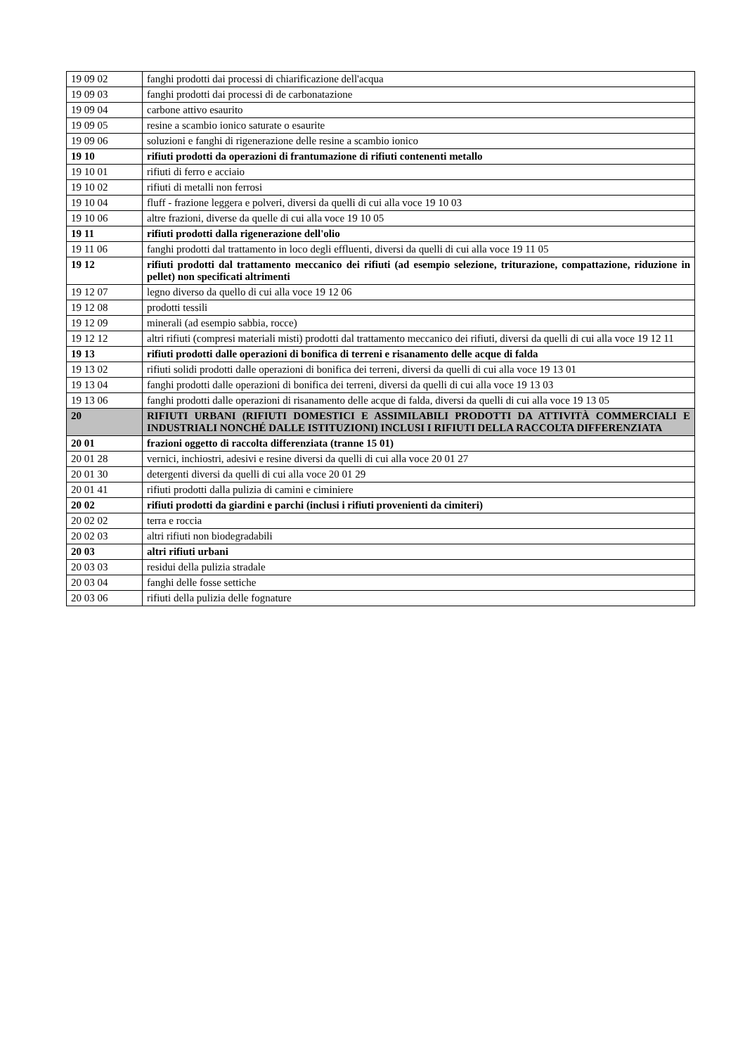| 19 09 02 | fanghi prodotti dai processi di chiarificazione dell'acqua |
| 19 09 03 | fanghi prodotti dai processi di de carbonatazione |
| 19 09 04 | carbone attivo esaurito |
| 19 09 05 | resine a scambio ionico saturate o esaurite |
| 19 09 06 | soluzioni e fanghi di rigenerazione delle resine a scambio ionico |
| 19 10 | rifiuti prodotti da operazioni di frantumazione di rifiuti contenenti metallo |
| 19 10 01 | rifiuti di ferro e acciaio |
| 19 10 02 | rifiuti di metalli non ferrosi |
| 19 10 04 | fluff - frazione leggera e polveri, diversi da quelli di cui alla voce 19 10 03 |
| 19 10 06 | altre frazioni, diverse da quelle di cui alla voce 19 10 05 |
| 19 11 | rifiuti prodotti dalla rigenerazione dell'olio |
| 19 11 06 | fanghi prodotti dal trattamento in loco degli effluenti, diversi da quelli di cui alla voce 19 11 05 |
| 19 12 | rifiuti prodotti dal trattamento meccanico dei rifiuti (ad esempio selezione, triturazione, compattazione, riduzione in pellet) non specificati altrimenti |
| 19 12 07 | legno diverso da quello di cui alla voce 19 12 06 |
| 19 12 08 | prodotti tessili |
| 19 12 09 | minerali (ad esempio sabbia, rocce) |
| 19 12 12 | altri rifiuti (compresi materiali misti) prodotti dal trattamento meccanico dei rifiuti, diversi da quelli di cui alla voce 19 12 11 |
| 19 13 | rifiuti prodotti dalle operazioni di bonifica di terreni e risanamento delle acque di falda |
| 19 13 02 | rifiuti solidi prodotti dalle operazioni di bonifica dei terreni, diversi da quelli di cui alla voce 19 13 01 |
| 19 13 04 | fanghi prodotti dalle operazioni di bonifica dei terreni, diversi da quelli di cui alla voce 19 13 03 |
| 19 13 06 | fanghi prodotti dalle operazioni di risanamento delle acque di falda, diversi da quelli di cui alla voce 19 13 05 |
| 20 | RIFIUTI URBANI (RIFIUTI DOMESTICI E ASSIMILABILI PRODOTTI DA ATTIVITÀ COMMERCIALI E INDUSTRIALI NONCHÉ DALLE ISTITUZIONI) INCLUSI I RIFIUTI DELLA RACCOLTA DIFFERENZIATA |
| 20 01 | frazioni oggetto di raccolta differenziata (tranne 15 01) |
| 20 01 28 | vernici, inchiostri, adesivi e resine diversi da quelli di cui alla voce 20 01 27 |
| 20 01 30 | detergenti diversi da quelli di cui alla voce 20 01 29 |
| 20 01 41 | rifiuti prodotti dalla pulizia di camini e ciminiere |
| 20 02 | rifiuti prodotti da giardini e parchi (inclusi i rifiuti provenienti da cimiteri) |
| 20 02 02 | terra e roccia |
| 20 02 03 | altri rifiuti non biodegradabili |
| 20 03 | altri rifiuti urbani |
| 20 03 03 | residui della pulizia stradale |
| 20 03 04 | fanghi delle fosse settiche |
| 20 03 06 | rifiuti della pulizia delle fognature |